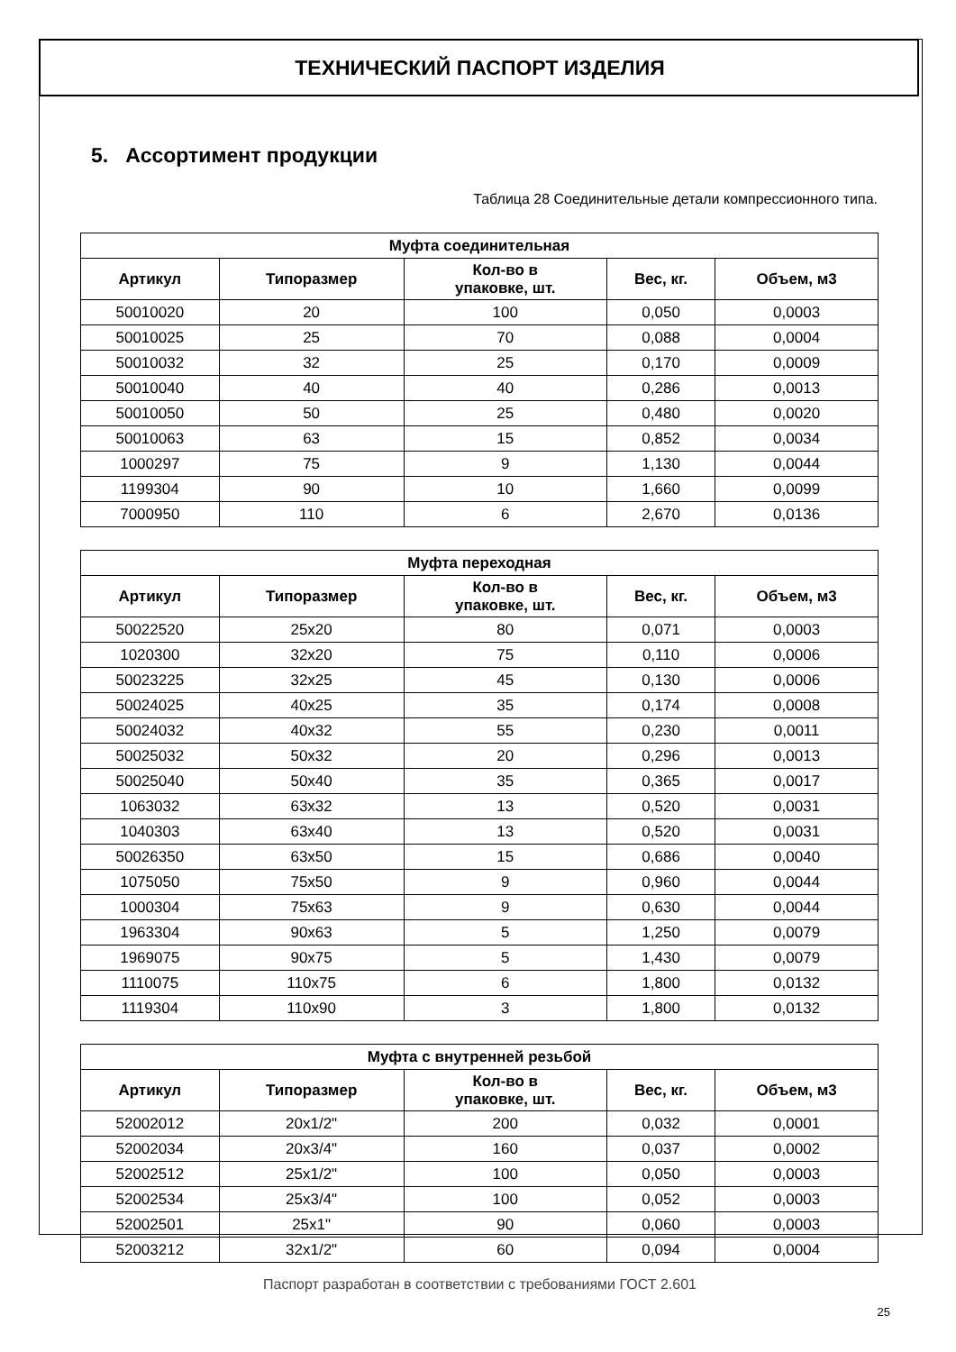ТЕХНИЧЕСКИЙ ПАСПОРТ ИЗДЕЛИЯ
5. Ассортимент продукции
Таблица 28 Соединительные детали компрессионного типа.
| Муфта соединительная | | | | |
| --- | --- | --- | --- | --- |
| Артикул | Типоразмер | Кол-во в упаковке, шт. | Вес, кг. | Объем, м3 |
| 50010020 | 20 | 100 | 0,050 | 0,0003 |
| 50010025 | 25 | 70 | 0,088 | 0,0004 |
| 50010032 | 32 | 25 | 0,170 | 0,0009 |
| 50010040 | 40 | 40 | 0,286 | 0,0013 |
| 50010050 | 50 | 25 | 0,480 | 0,0020 |
| 50010063 | 63 | 15 | 0,852 | 0,0034 |
| 1000297 | 75 | 9 | 1,130 | 0,0044 |
| 1199304 | 90 | 10 | 1,660 | 0,0099 |
| 7000950 | 110 | 6 | 2,670 | 0,0136 |
| Муфта переходная | | | | |
| --- | --- | --- | --- | --- |
| Артикул | Типоразмер | Кол-во в упаковке, шт. | Вес, кг. | Объем, м3 |
| 50022520 | 25x20 | 80 | 0,071 | 0,0003 |
| 1020300 | 32x20 | 75 | 0,110 | 0,0006 |
| 50023225 | 32x25 | 45 | 0,130 | 0,0006 |
| 50024025 | 40x25 | 35 | 0,174 | 0,0008 |
| 50024032 | 40x32 | 55 | 0,230 | 0,0011 |
| 50025032 | 50x32 | 20 | 0,296 | 0,0013 |
| 50025040 | 50x40 | 35 | 0,365 | 0,0017 |
| 1063032 | 63x32 | 13 | 0,520 | 0,0031 |
| 1040303 | 63x40 | 13 | 0,520 | 0,0031 |
| 50026350 | 63x50 | 15 | 0,686 | 0,0040 |
| 1075050 | 75x50 | 9 | 0,960 | 0,0044 |
| 1000304 | 75x63 | 9 | 0,630 | 0,0044 |
| 1963304 | 90x63 | 5 | 1,250 | 0,0079 |
| 1969075 | 90x75 | 5 | 1,430 | 0,0079 |
| 1110075 | 110x75 | 6 | 1,800 | 0,0132 |
| 1119304 | 110x90 | 3 | 1,800 | 0,0132 |
| Муфта с внутренней резьбой | | | | |
| --- | --- | --- | --- | --- |
| Артикул | Типоразмер | Кол-во в упаковке, шт. | Вес, кг. | Объем, м3 |
| 52002012 | 20x1/2" | 200 | 0,032 | 0,0001 |
| 52002034 | 20x3/4" | 160 | 0,037 | 0,0002 |
| 52002512 | 25x1/2" | 100 | 0,050 | 0,0003 |
| 52002534 | 25x3/4" | 100 | 0,052 | 0,0003 |
| 52002501 | 25x1" | 90 | 0,060 | 0,0003 |
| 52003212 | 32x1/2" | 60 | 0,094 | 0,0004 |
Паспорт разработан в соответствии с требованиями ГОСТ 2.601
25